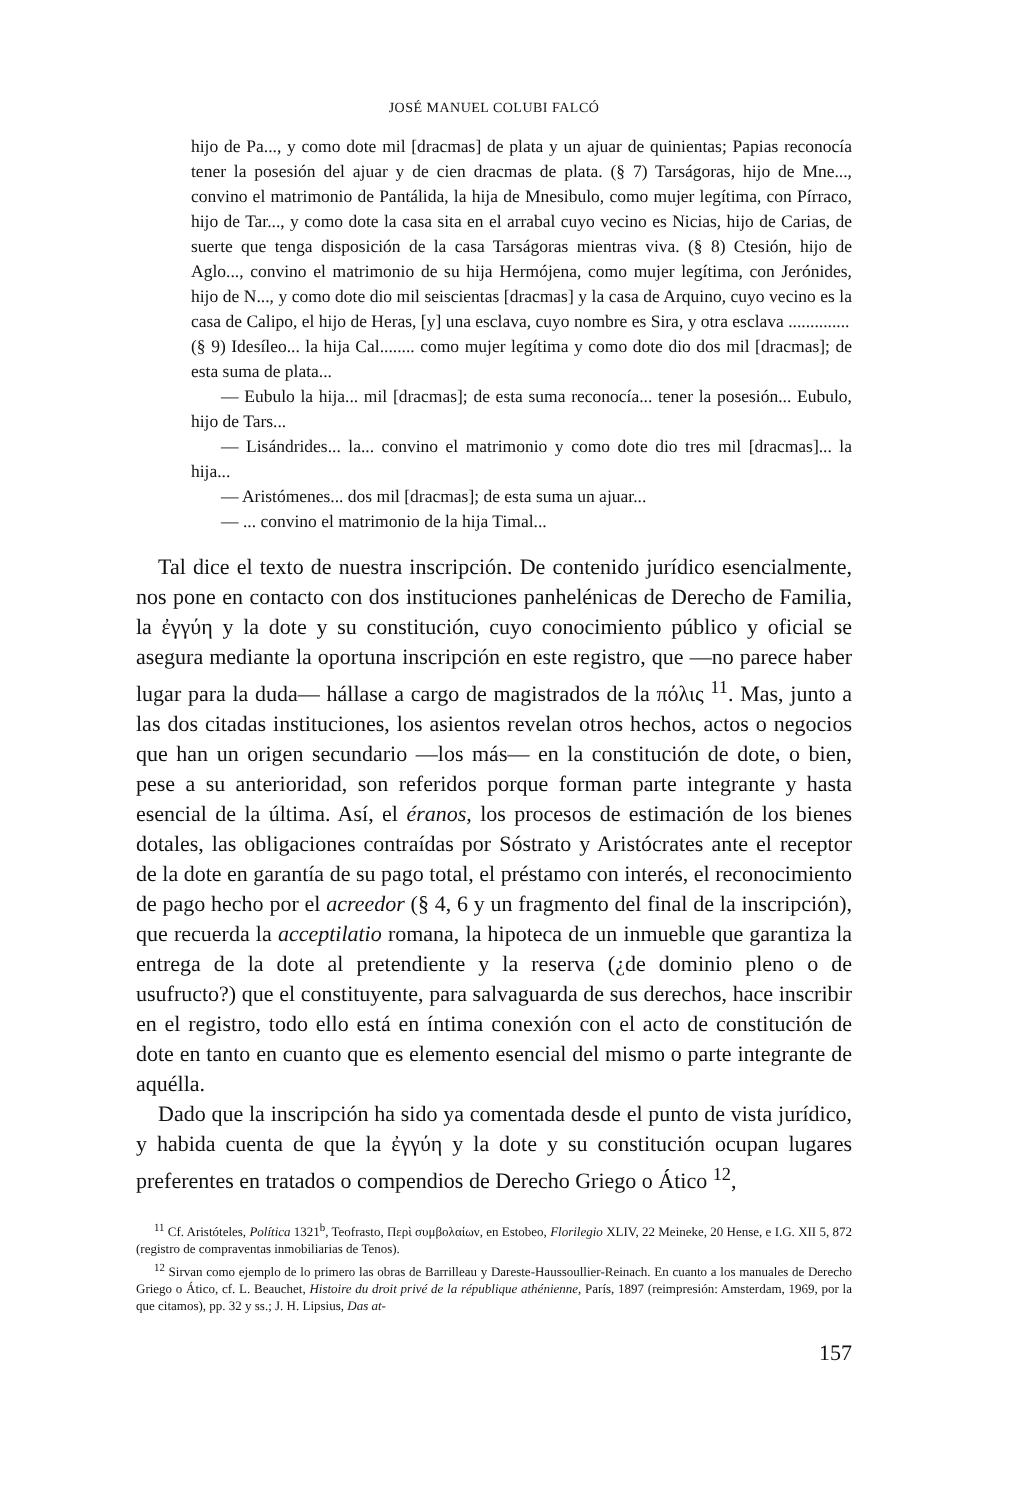JOSÉ MANUEL COLUBI FALCÓ
hijo de Pa..., y como dote mil [dracmas] de plata y un ajuar de quinientas; Papias reconocía tener la posesión del ajuar y de cien dracmas de plata. (§ 7) Tarságoras, hijo de Mne..., convino el matrimonio de Pantálida, la hija de Mnesibulo, como mujer legítima, con Pírraco, hijo de Tar..., y como dote la casa sita en el arrabal cuyo vecino es Nicias, hijo de Carias, de suerte que tenga disposición de la casa Tarságoras mientras viva. (§ 8) Ctesión, hijo de Aglo..., convino el matrimonio de su hija Hermójena, como mujer legítima, con Jerónides, hijo de N..., y como dote dio mil seiscientas [dracmas] y la casa de Arquino, cuyo vecino es la casa de Calipo, el hijo de Heras, [y] una esclava, cuyo nombre es Sira, y otra esclava ..............
(§ 9) Idesíleo... la hija Cal........ como mujer legítima y como dote dio dos mil [dracmas]; de esta suma de plata...
— Eubulo la hija... mil [dracmas]; de esta suma reconocía... tener la posesión... Eubulo, hijo de Tars...
— Lisándrides... la... convino el matrimonio y como dote dio tres mil [dracmas]... la hija...
— Aristómenes... dos mil [dracmas]; de esta suma un ajuar...
— ... convino el matrimonio de la hija Timal...
Tal dice el texto de nuestra inscripción. De contenido jurídico esencialmente, nos pone en contacto con dos instituciones panhelénicas de Derecho de Familia, la ἐγγύη y la dote y su constitución, cuyo conocimiento público y oficial se asegura mediante la oportuna inscripción en este registro, que —no parece haber lugar para la duda— hállase a cargo de magistrados de la πόλις <sup>11</sup>. Mas, junto a las dos citadas instituciones, los asientos revelan otros hechos, actos o negocios que han un origen secundario —los más— en la constitución de dote, o bien, pese a su anterioridad, son referidos porque forman parte integrante y hasta esencial de la última. Así, el éranos, los procesos de estimación de los bienes dotales, las obligaciones contraídas por Sóstrato y Aristócrates ante el receptor de la dote en garantía de su pago total, el préstamo con interés, el reconocimiento de pago hecho por el acreedor (§ 4, 6 y un fragmento del final de la inscripción), que recuerda la acceptilatio romana, la hipoteca de un inmueble que garantiza la entrega de la dote al pretendiente y la reserva (¿de dominio pleno o de usufructo?) que el constituyente, para salvaguarda de sus derechos, hace inscribir en el registro, todo ello está en íntima conexión con el acto de constitución de dote en tanto en cuanto que es elemento esencial del mismo o parte integrante de aquélla.
Dado que la inscripción ha sido ya comentada desde el punto de vista jurídico, y habida cuenta de que la ἐγγύη y la dote y su constitución ocupan lugares preferentes en tratados o compendios de Derecho Griego o Ático <sup>12</sup>,
<sup>11</sup> Cf. Aristóteles, Política 1321<sup>b</sup>, Teofrasto, Περὶ συμβολαίων, en Estobeo, Florilegio XLIV, 22 Meineke, 20 Hense, e I.G. XII 5, 872 (registro de compraventas inmobiliarias de Tenos).
<sup>12</sup> Sirvan como ejemplo de lo primero las obras de Barrilleau y Dareste-Haussoullier-Reinach. En cuanto a los manuales de Derecho Griego o Ático, cf. L. Beauchet, Histoire du droit privé de la république athénienne, París, 1897 (reimpresión: Amsterdam, 1969, por la que citamos), pp. 32 y ss.; J. H. Lipsius, Das at-
157